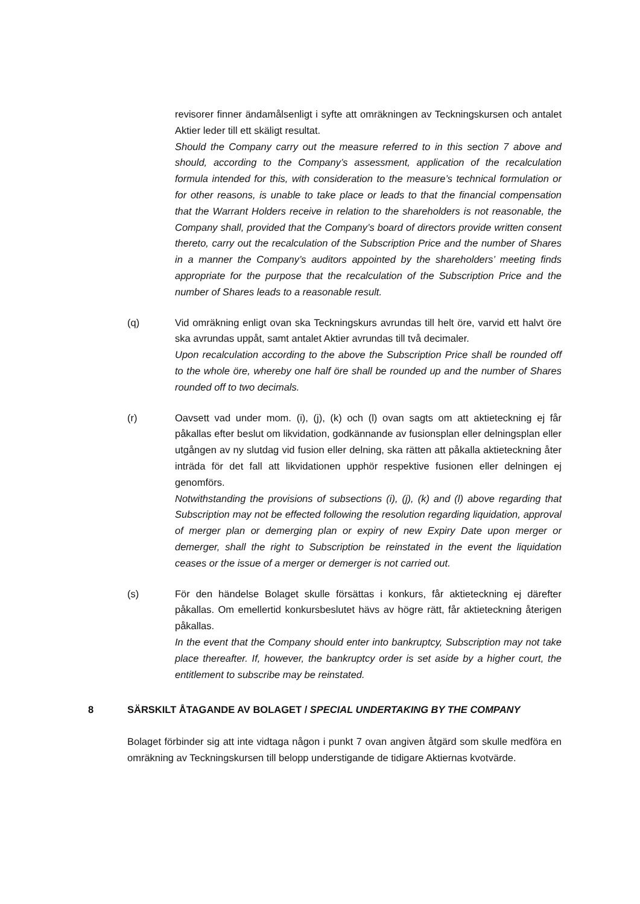revisorer finner ändamålsenligt i syfte att omräkningen av Teckningskursen och antalet Aktier leder till ett skäligt resultat.
Should the Company carry out the measure referred to in this section 7 above and should, according to the Company’s assessment, application of the recalculation formula intended for this, with consideration to the measure’s technical formulation or for other reasons, is unable to take place or leads to that the financial compensation that the Warrant Holders receive in relation to the shareholders is not reasonable, the Company shall, provided that the Company’s board of directors provide written consent thereto, carry out the recalculation of the Subscription Price and the number of Shares in a manner the Company’s auditors appointed by the shareholders’ meeting finds appropriate for the purpose that the recalculation of the Subscription Price and the number of Shares leads to a reasonable result.
(q) Vid omräkning enligt ovan ska Teckningskurs avrundas till helt öre, varvid ett halvt öre ska avrundas uppåt, samt antalet Aktier avrundas till två decimaler.
Upon recalculation according to the above the Subscription Price shall be rounded off to the whole öre, whereby one half öre shall be rounded up and the number of Shares rounded off to two decimals.
(r) Oavsett vad under mom. (i), (j), (k) och (l) ovan sagts om att aktieteckning ej får påkallas efter beslut om likvidation, godkännande av fusionsplan eller delningsplan eller utgången av ny slutdag vid fusion eller delning, ska rätten att påkalla aktieteckning åter inträda för det fall att likvidationen upphör respektive fusionen eller delningen ej genomförs.
Notwithstanding the provisions of subsections (i), (j), (k) and (l) above regarding that Subscription may not be effected following the resolution regarding liquidation, approval of merger plan or demerging plan or expiry of new Expiry Date upon merger or demerger, shall the right to Subscription be reinstated in the event the liquidation ceases or the issue of a merger or demerger is not carried out.
(s) För den händelse Bolaget skulle försättas i konkurs, får aktieteckning ej därefter påkallas. Om emellertid konkursbeslutet hävs av högre rätt, får aktieteckning återigen påkallas.
In the event that the Company should enter into bankruptcy, Subscription may not take place thereafter. If, however, the bankruptcy order is set aside by a higher court, the entitlement to subscribe may be reinstated.
8 SÄRSKILT ÅTAGANDE AV BOLAGET / SPECIAL UNDERTAKING BY THE COMPANY
Bolaget förbinder sig att inte vidtaga någon i punkt 7 ovan angiven åtgärd som skulle medföra en omräkning av Teckningskursen till belopp understigande de tidigare Aktiernas kvotvärde.